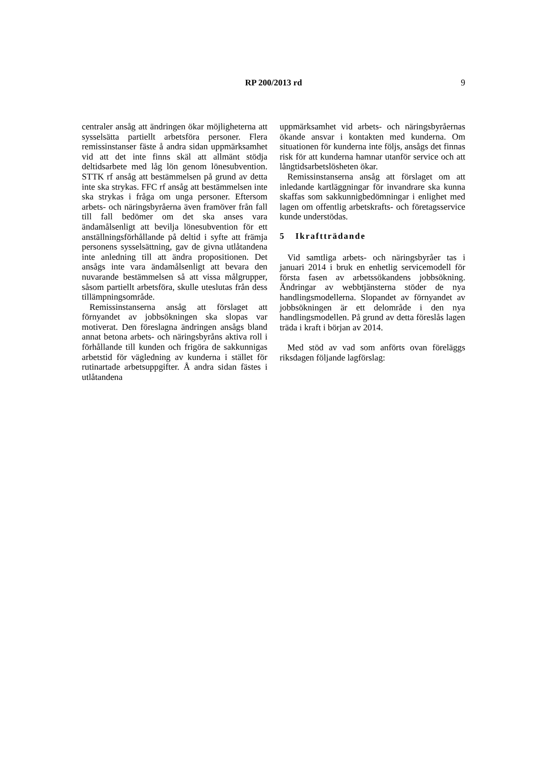RP 200/2013 rd
9
centraler ansåg att ändringen ökar möjligheterna att sysselsätta partiellt arbetsföra personer. Flera remissinstanser fäste å andra sidan uppmärksamhet vid att det inte finns skäl att allmänt stödja deltidsarbete med låg lön genom lönesubvention. STTK rf ansåg att bestämmelsen på grund av detta inte ska strykas. FFC rf ansåg att bestämmelsen inte ska strykas i fråga om unga personer. Eftersom arbets- och näringsbyråerna även framöver från fall till fall bedömer om det ska anses vara ändamålsenligt att bevilja lönesubvention för ett anställningsförhållande på deltid i syfte att främja personens sysselsättning, gav de givna utlåtandena inte anledning till att ändra propositionen. Det ansågs inte vara ändamålsenligt att bevara den nuvarande bestämmelsen så att vissa målgrupper, såsom partiellt arbetsföra, skulle uteslutas från dess tillämpningsområde.
Remissinstanserna ansåg att förslaget att förnyandet av jobbsökningen ska slopas var motiverat. Den föreslagna ändringen ansågs bland annat betona arbets- och näringsbyråns aktiva roll i förhållande till kunden och frigöra de sakkunnigas arbetstid för vägledning av kunderna i stället för rutinartade arbetsuppgifter. Å andra sidan fästes i utlåtandena
uppmärksamhet vid arbets- och näringsbyråernas ökande ansvar i kontakten med kunderna. Om situationen för kunderna inte följs, ansågs det finnas risk för att kunderna hamnar utanför service och att långtidsarbetslösheten ökar.
Remissinstanserna ansåg att förslaget om att inledande kartläggningar för invandrare ska kunna skaffas som sakkunnigbedömningar i enlighet med lagen om offentlig arbetskrafts- och företagsservice kunde understödas.
5 Ikraftträdande
Vid samtliga arbets- och näringsbyråer tas i januari 2014 i bruk en enhetlig servicemodell för första fasen av arbetssökandens jobbsökning. Ändringar av webbtjänsterna stöder de nya handlingsmodellerna. Slopandet av förnyandet av jobbsökningen är ett delområde i den nya handlingsmodellen. På grund av detta föreslås lagen träda i kraft i början av 2014.
Med stöd av vad som anförts ovan föreläggs riksdagen följande lagförslag: